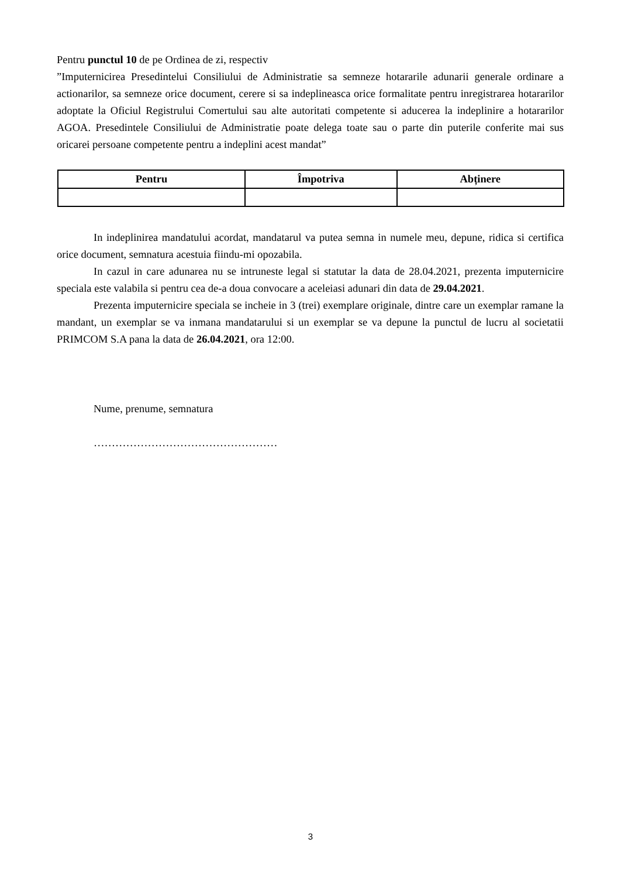Pentru punctul 10 de pe Ordinea de zi, respectiv
”Imputernicirea Presedintelui Consiliului de Administratie sa semneze hotararile adunarii generale ordinare a actionarilor, sa semneze orice document, cerere si sa indeplineasca orice formalitate pentru inregistrarea hotararilor adoptate la Oficiul Registrului Comertului sau alte autoritati competente si aducerea la indeplinire a hotararilor AGOA. Presedintele Consiliului de Administratie poate delega toate sau o parte din puterile conferite mai sus oricarei persoane competente pentru a indeplini acest mandat”
| Pentru | Împotriva | Abținere |
| --- | --- | --- |
In indeplinirea mandatului acordat, mandatarul va putea semna in numele meu, depune, ridica si certifica orice document, semnatura acestuia fiindu-mi opozabila.
In cazul in care adunarea nu se intruneste legal si statutar la data de 28.04.2021, prezenta imputernicire speciala este valabila si pentru cea de-a doua convocare a aceleiasi adunari din data de 29.04.2021.
Prezenta imputernicire speciala se incheie in 3 (trei) exemplare originale, dintre care un exemplar ramane la mandant, un exemplar se va inmana mandatarului si un exemplar se va depune la punctul de lucru al societatii PRIMCOM S.A pana la data de 26.04.2021, ora 12:00.
Nume, prenume, semnatura
……………………………………………
3